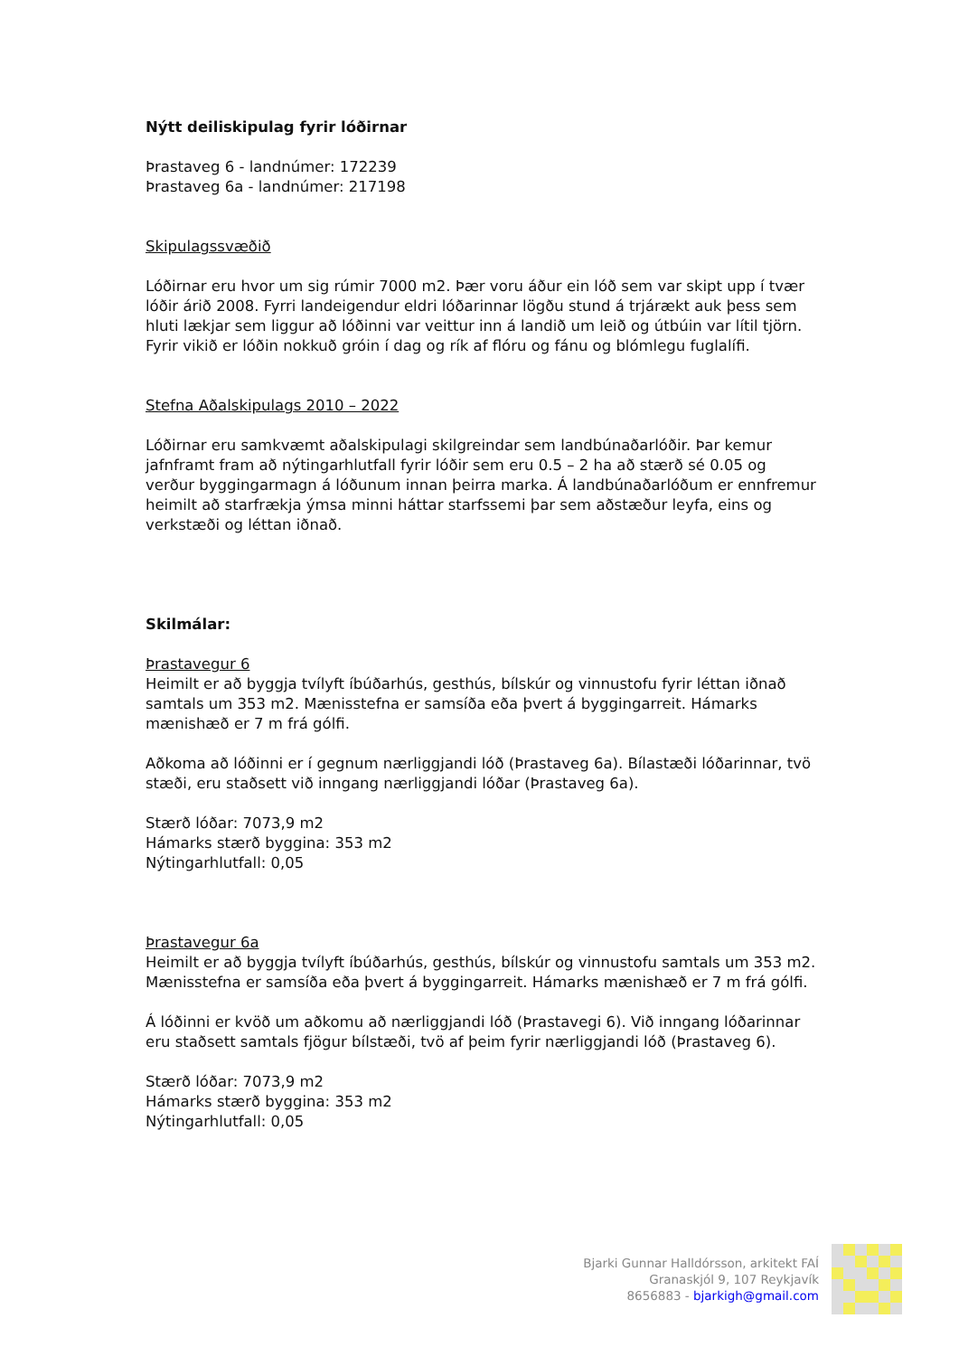Nýtt deiliskipulag fyrir lóðirnar
Þrastaveg 6 - landnúmer: 172239
Þrastaveg 6a - landnúmer: 217198
Skipulagssvæðið
Lóðirnar eru hvor um sig rúmir 7000 m2. Þær voru áður ein lóð sem var skipt upp í tvær lóðir árið 2008. Fyrri landeigendur eldri lóðarinnar lögðu stund á trjárækt auk þess sem hluti lækjar sem liggur að lóðinni var veittur inn á landið um leið og útbúin var lítil tjörn. Fyrir vikið er lóðin nokkuð gróin í dag og rík af flóru og fánu og blómlegu fuglalífi.
Stefna Aðalskipulags 2010 – 2022
Lóðirnar eru samkvæmt aðalskipulagi skilgreindar sem landbúnaðarlóðir. Þar kemur jafnframt fram að nýtingarhlutfall fyrir lóðir sem eru 0.5 – 2 ha að stærð sé 0.05 og verður byggingarmagn á lóðunum innan þeirra marka. Á landbúnaðarlóðum er ennfremur heimilt að starfrækja ýmsa minni háttar starfssemi þar sem aðstæður leyfa, eins og verkstæði og léttan iðnað.
Skilmálar:
Þrastavegur 6
Heimilt er að byggja tvílyft íbúðarhús, gesthús, bílskúr og vinnustofu fyrir léttan iðnað samtals um 353 m2. Mænisstefna er samsíða eða þvert á byggingarreit. Hámarks mænishæð er 7 m frá gólfi.
Aðkoma að lóðinni er í gegnum nærliggjandi lóð (Þrastaveg 6a). Bílastæði lóðarinnar, tvö stæði, eru staðsett við inngang nærliggjandi lóðar (Þrastaveg 6a).
Stærð lóðar: 7073,9 m2
Hámarks stærð byggina: 353 m2
Nýtingarhlutfall: 0,05
Þrastavegur 6a
Heimilt er að byggja tvílyft íbúðarhús, gesthús, bílskúr og vinnustofu samtals um 353 m2. Mænisstefna er samsíða eða þvert á byggingarreit. Hámarks mænishæð er 7 m frá gólfi.
Á lóðinni er kvöð um aðkomu að nærliggjandi lóð (Þrastavegi 6). Við inngang lóðarinnar eru staðsett samtals fjögur bílstæði, tvö af þeim fyrir nærliggjandi lóð (Þrastaveg 6).
Stærð lóðar: 7073,9 m2
Hámarks stærð byggina: 353 m2
Nýtingarhlutfall: 0,05
Bjarki Gunnar Halldórsson, arkitekt FAÍ
Granaskjól 9, 107 Reykjavík
8656883 - bjarkigh@gmail.com